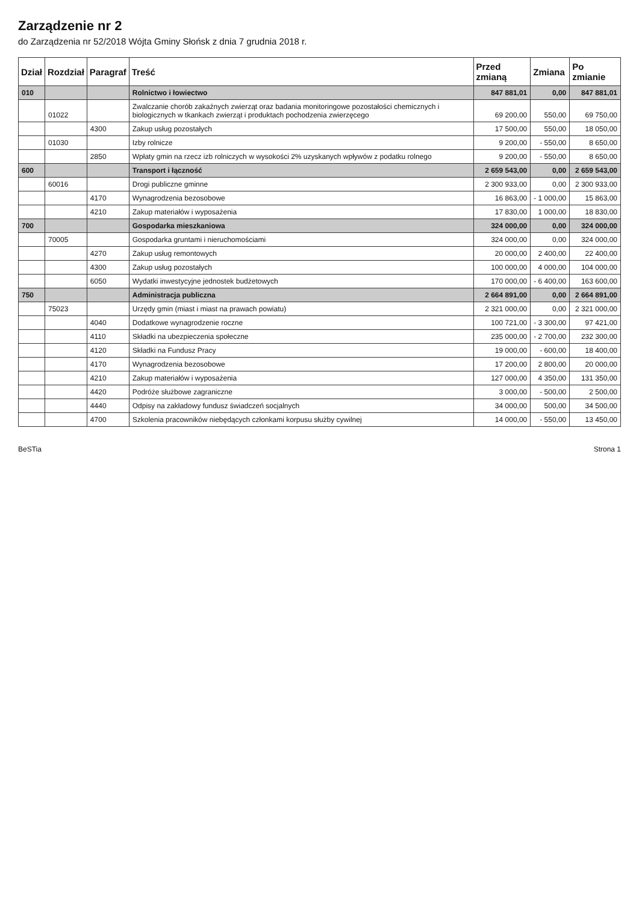Zarządzenie nr 2
do Zarządzenia nr 52/2018 Wójta Gminy Słońsk z dnia 7 grudnia 2018 r.
| Dział | Rozdział | Paragraf | Treść | Przed zmianą | Zmiana | Po zmianie |
| --- | --- | --- | --- | --- | --- | --- |
| 010 | | | Rolnictwo i łowiectwo | 847 881,01 | 0,00 | 847 881,01 |
| | 01022 | | Zwalczanie chorób zakaźnych zwierząt oraz badania monitoringowe pozostałości chemicznych i biologicznych w tkankach zwierząt i produktach pochodzenia zwierzęcego | 69 200,00 | 550,00 | 69 750,00 |
| | | 4300 | Zakup usług pozostałych | 17 500,00 | 550,00 | 18 050,00 |
| | 01030 | | Izby rolnicze | 9 200,00 | - 550,00 | 8 650,00 |
| | | 2850 | Wpłaty gmin na rzecz izb rolniczych w wysokości 2% uzyskanych wpływów z podatku rolnego | 9 200,00 | - 550,00 | 8 650,00 |
| 600 | | | Transport i łączność | 2 659 543,00 | 0,00 | 2 659 543,00 |
| | 60016 | | Drogi publiczne gminne | 2 300 933,00 | 0,00 | 2 300 933,00 |
| | | 4170 | Wynagrodzenia bezosobowe | 16 863,00 | - 1 000,00 | 15 863,00 |
| | | 4210 | Zakup materiałów i wyposażenia | 17 830,00 | 1 000,00 | 18 830,00 |
| 700 | | | Gospodarka mieszkaniowa | 324 000,00 | 0,00 | 324 000,00 |
| | 70005 | | Gospodarka gruntami i nieruchomościami | 324 000,00 | 0,00 | 324 000,00 |
| | | 4270 | Zakup usług remontowych | 20 000,00 | 2 400,00 | 22 400,00 |
| | | 4300 | Zakup usług pozostałych | 100 000,00 | 4 000,00 | 104 000,00 |
| | | 6050 | Wydatki inwestycyjne jednostek budżetowych | 170 000,00 | - 6 400,00 | 163 600,00 |
| 750 | | | Administracja publiczna | 2 664 891,00 | 0,00 | 2 664 891,00 |
| | 75023 | | Urzędy gmin (miast i miast na prawach powiatu) | 2 321 000,00 | 0,00 | 2 321 000,00 |
| | | 4040 | Dodatkowe wynagrodzenie roczne | 100 721,00 | - 3 300,00 | 97 421,00 |
| | | 4110 | Składki na ubezpieczenia społeczne | 235 000,00 | - 2 700,00 | 232 300,00 |
| | | 4120 | Składki na Fundusz Pracy | 19 000,00 | - 600,00 | 18 400,00 |
| | | 4170 | Wynagrodzenia bezosobowe | 17 200,00 | 2 800,00 | 20 000,00 |
| | | 4210 | Zakup materiałów i wyposażenia | 127 000,00 | 4 350,00 | 131 350,00 |
| | | 4420 | Podróże służbowe zagraniczne | 3 000,00 | - 500,00 | 2 500,00 |
| | | 4440 | Odpisy na zakładowy fundusz świadczeń socjalnych | 34 000,00 | 500,00 | 34 500,00 |
| | | 4700 | Szkolenia pracowników niebędących członkami korpusu służby cywilnej | 14 000,00 | - 550,00 | 13 450,00 |
BeSTia Strona 1